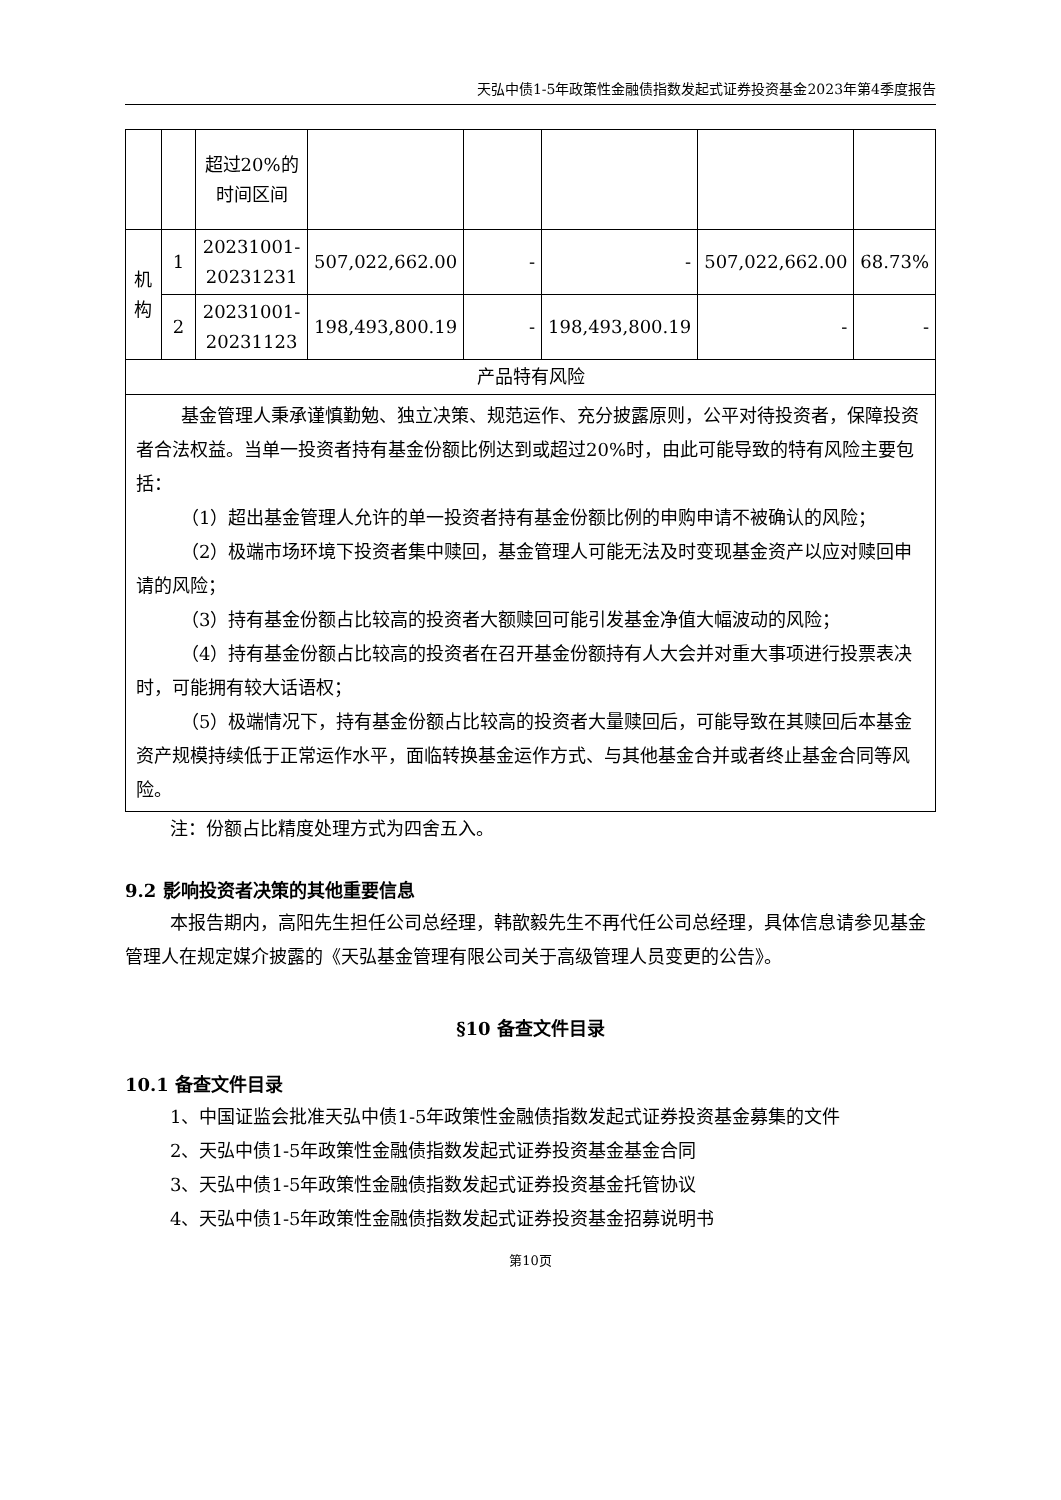天弘中债1-5年政策性金融债指数发起式证券投资基金2023年第4季度报告
| | | 超过20%的时间区间 | | | | | |
| 机构 | 1 | 20231001-20231231 | 507,022,662.00 | - | - | 507,022,662.00 | 68.73% |
| | 2 | 20231001-20231123 | 198,493,800.19 | - | 198,493,800.19 | - | - |
| 产品特有风险 | | | | | | | |
| 基金管理人秉承谨慎勤勉、独立决策、规范运作、充分披露原则，公平对待投资者，保障投资者合法权益。当单一投资者持有基金份额比例达到或超过20%时，由此可能导致的特有风险主要包括： （1）超出基金管理人允许的单一投资者持有基金份额比例的申购申请不被确认的风险； （2）极端市场环境下投资者集中赎回，基金管理人可能无法及时变现基金资产以应对赎回申请的风险； （3）持有基金份额占比较高的投资者大额赎回可能引发基金净值大幅波动的风险； （4）持有基金份额占比较高的投资者在召开基金份额持有人大会并对重大事项进行投票表决时，可能拥有较大话语权； （5）极端情况下，持有基金份额占比较高的投资者大量赎回后，可能导致在其赎回后本基金资产规模持续低于正常运作水平，面临转换基金运作方式、与其他基金合并或者终止基金合同等风险。 | | | | | | | |
注：份额占比精度处理方式为四舍五入。
9.2 影响投资者决策的其他重要信息
本报告期内，高阳先生担任公司总经理，韩歆毅先生不再代任公司总经理，具体信息请参见基金管理人在规定媒介披露的《天弘基金管理有限公司关于高级管理人员变更的公告》。
§10 备查文件目录
10.1 备查文件目录
1、中国证监会批准天弘中债1-5年政策性金融债指数发起式证券投资基金募集的文件
2、天弘中债1-5年政策性金融债指数发起式证券投资基金基金合同
3、天弘中债1-5年政策性金融债指数发起式证券投资基金托管协议
4、天弘中债1-5年政策性金融债指数发起式证券投资基金招募说明书
第10页